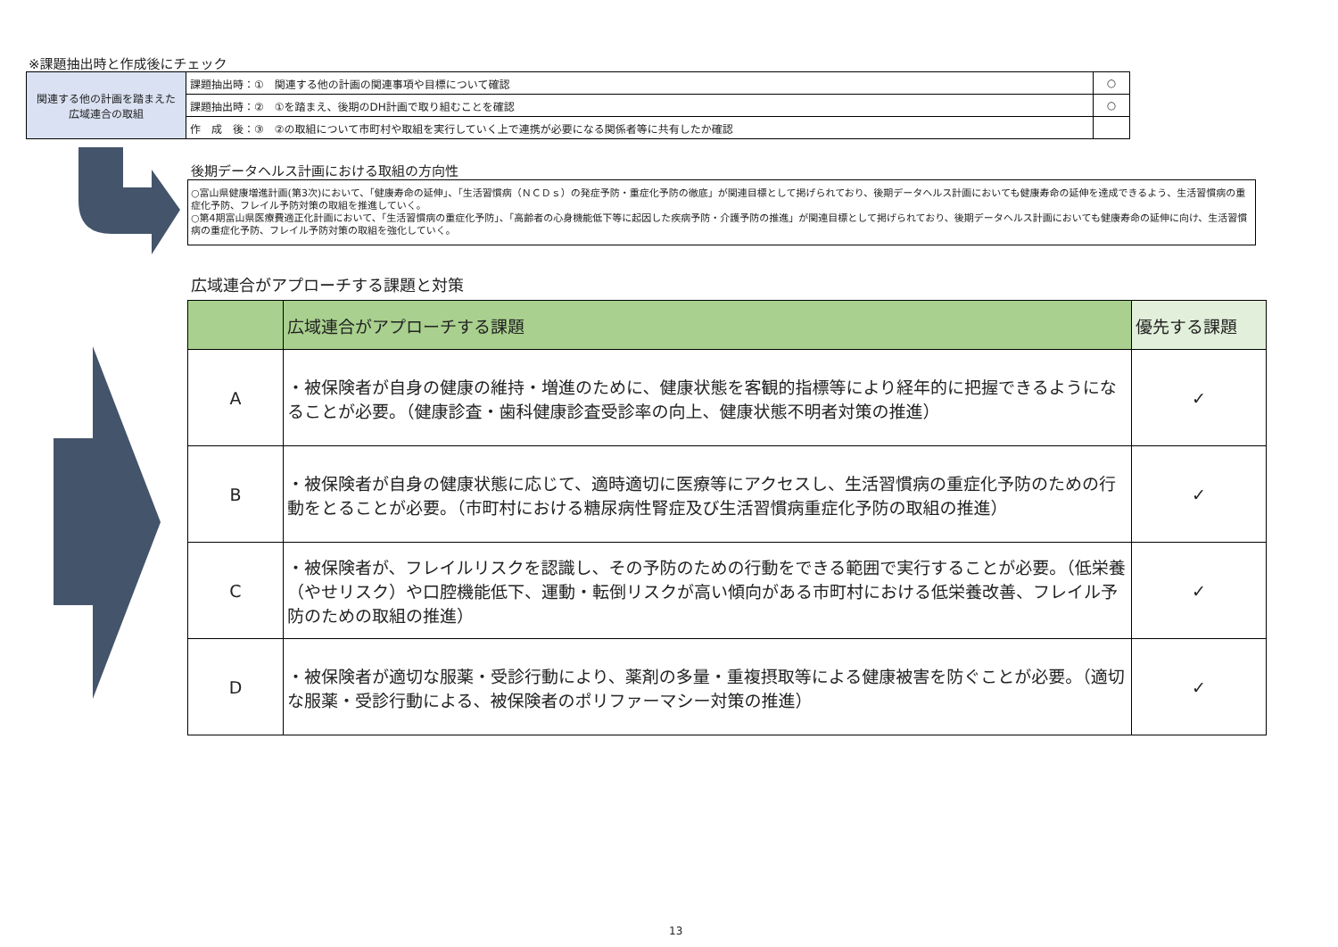※課題抽出時と作成後にチェック
| 関連する他の計画を踏まえた 広域連合の取組 | 課題抽出時：① 関連する他の計画の関連事項や目標について確認 | ○ |
| | 課題抽出時：② ①を踏まえ、後期のDH計画で取り組むことを確認 | ○ |
| | 作 成 後：③ ②の取組について市町村や取組を実行していく上で連携が必要になる関係者等に共有したか確認 | |
後期データヘルス計画における取組の方向性
○富山県健康増進計画(第3次)において、「健康寿命の延伸」、「生活習慣病（ＮＣＤｓ）の発症予防・重症化予防の徹底」が関連目標として掲げられており、後期データヘルス計画においても健康寿命の延伸を達成できるよう、生活習慣病の重症化予防、フレイル予防対策の取組を推進していく。
○第4期富山県医療費適正化計画において、「生活習慣病の重症化予防」、「高齢者の心身機能低下等に起因した疾病予防・介護予防の推進」が関連目標として掲げられており、後期データヘルス計画においても健康寿命の延伸に向け、生活習慣病の重症化予防、フレイル予防対策の取組を強化していく。
広域連合がアプローチする課題と対策
| | 広域連合がアプローチする課題 | 優先する課題 |
| --- | --- | --- |
| A | ・被保険者が自身の健康の維持・増進のために、健康状態を客観的指標等により経年的に把握できるようになることが必要。（健康診査・歯科健康診査受診率の向上、健康状態不明者対策の推進） | ✓ |
| B | ・被保険者が自身の健康状態に応じて、適時適切に医療等にアクセスし、生活習慣病の重症化予防のための行動をとることが必要。（市町村における糖尿病性腎症及び生活習慣病重症化予防の取組の推進） | ✓ |
| C | ・被保険者が、フレイルリスクを認識し、その予防のための行動をできる範囲で実行することが必要。（低栄養（やせリスク）や口腔機能低下、運動・転倒リスクが高い傾向がある市町村における低栄養改善、フレイル予防のための取組の推進） | ✓ |
| D | ・被保険者が適切な服薬・受診行動により、薬剤の多量・重複摂取等による健康被害を防ぐことが必要。（適切な服薬・受診行動による、被保険者のポリファーマシー対策の推進） | ✓ |
13